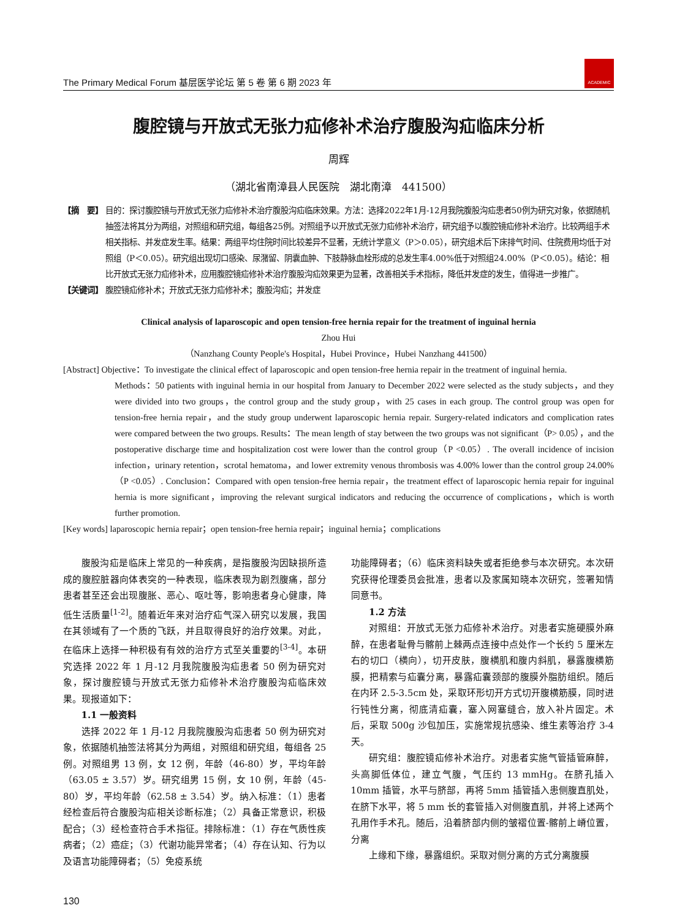The Primary Medical Forum 基层医学论坛 第 5 卷 第 6 期 2023 年
ACADEMIC
腹腔镜与开放式无张力疝修补术治疗腹股沟疝临床分析
周辉
（湖北省南漳县人民医院　湖北南漳　441500）
【摘　要】 目的：探讨腹腔镜与开放式无张力疝修补术治疗腹股沟疝临床效果。方法：选择2022年1月-12月我院腹股沟疝患者50例为研究对象，依据随机抽签法将其分为两组，对照组和研究组，每组各25例。对照组予以开放式无张力疝修补术治疗，研究组予以腹腔镜疝修补术治疗。比较两组手术相关指标、并发症发生率。结果：两组平均住院时间比较差异不显著，无统计学意义（P＞0.05），研究组术后下床排气时间、住院费用均低于对照组（P＜0.05）。研究组出现切口感染、尿潴留、阴囊血肿、下肢静脉血栓形成的总发生率4.00%低于对照组24.00%（P＜0.05）。结论：相比开放式无张力疝修补术，应用腹腔镜疝修补术治疗腹股沟疝效果更为显著，改善相关手术指标，降低并发症的发生，值得进一步推广。
【关键词】 腹腔镜疝修补术；开放式无张力疝修补术；腹股沟疝；并发症
Clinical analysis of laparoscopic and open tension-free hernia repair for the treatment of inguinal hernia
Zhou Hui
（Nanzhang County People's Hospital，Hubei Province，Hubei Nanzhang 441500）
[Abstract] Objective：To investigate the clinical effect of laparoscopic and open tension-free hernia repair in the treatment of inguinal hernia.
Methods：50 patients with inguinal hernia in our hospital from January to December 2022 were selected as the study subjects，and they were divided into two groups，the control group and the study group，with 25 cases in each group. The control group was open for tension-free hernia repair，and the study group underwent laparoscopic hernia repair. Surgery-related indicators and complication rates were compared between the two groups. Results：The mean length of stay between the two groups was not significant（P> 0.05），and the postoperative discharge time and hospitalization cost were lower than the control group（P <0.05）. The overall incidence of incision infection，urinary retention，scrotal hematoma，and lower extremity venous thrombosis was 4.00% lower than the control group 24.00%（P <0.05）. Conclusion：Compared with open tension-free hernia repair，the treatment effect of laparoscopic hernia repair for inguinal hernia is more significant，improving the relevant surgical indicators and reducing the occurrence of complications，which is worth further promotion.
[Key words] laparoscopic hernia repair；open tension-free hernia repair；inguinal hernia；complications
腹股沟疝是临床上常见的一种疾病，是指腹股沟因缺损所造成的腹腔脏器向体表突的一种表现，临床表现为剧烈腹痛，部分患者甚至还会出现腹胀、恶心、呕吐等，影响患者身心健康，降低生活质量<sup>[1-2]</sup>。随着近年来对治疗疝气深入研究以发展，我国在其领域有了一个质的飞跃，并且取得良好的治疗效果。对此，在临床上选择一种积极有有效的治疗方式至关重要的<sup>[3-4]</sup>。本研究选择 2022 年 1 月-12 月我院腹股沟疝患者 50 例为研究对象，探讨腹腔镜与开放式无张力疝修补术治疗腹股沟疝临床效果。现报道如下：
1.1 一般资料
选择 2022 年 1 月-12 月我院腹股沟疝患者 50 例为研究对象，依据随机抽签法将其分为两组，对照组和研究组，每组各 25 例。对照组男 13 例，女 12 例，年龄（46-80）岁，平均年龄（63.05 ± 3.57）岁。研究组男 15 例，女 10 例，年龄（45-80）岁，平均年龄（62.58 ± 3.54）岁。纳入标准：（1）患者经检查后符合腹股沟疝相关诊断标准；（2）具备正常意识，积极配合；（3）经检查符合手术指征。排除标准：（1）存在气质性疾病者；（2）癌症；（3）代谢功能异常者；（4）存在认知、行为以及语言功能障碍者；（5）免疫系统
功能障碍者；（6）临床资料缺失或者拒绝参与本次研究。本次研究获得伦理委员会批准，患者以及家属知晓本次研究，签署知情同意书。
1.2 方法
对照组：开放式无张力疝修补术治疗。对患者实施硬膜外麻醉，在患者耻骨与髂前上棘两点连接中点处作一个长约 5 厘米左右的切口（横向），切开皮肤，腹横肌和腹内斜肌，暴露腹横筋膜，把精索与疝囊分离，暴露疝囊颈部的腹膜外脂肪组织。随后在内环 2.5-3.5cm 处，采取环形切开方式切开腹横筋膜，同时进行钝性分离，彻底清疝囊，塞入网塞缝合，放入补片固定。术后，采取 500g 沙包加压，实施常规抗感染、维生素等治疗 3-4 天。
研究组：腹腔镜疝修补术治疗。对患者实施气管插管麻醉，头高脚低体位，建立气腹，气压约 13 mmHg。在脐孔插入 10mm 插管，水平与脐部，再将 5mm 插管插入患侧腹直肌处，在脐下水平，将 5 mm 长的套管插入对侧腹直肌，并将上述两个孔用作手术孔。随后，沿着脐部内侧的皱褶位置-髂前上嵴位置，分离
上缘和下缘，暴露组织。采取对侧分离的方式分离腹膜
130